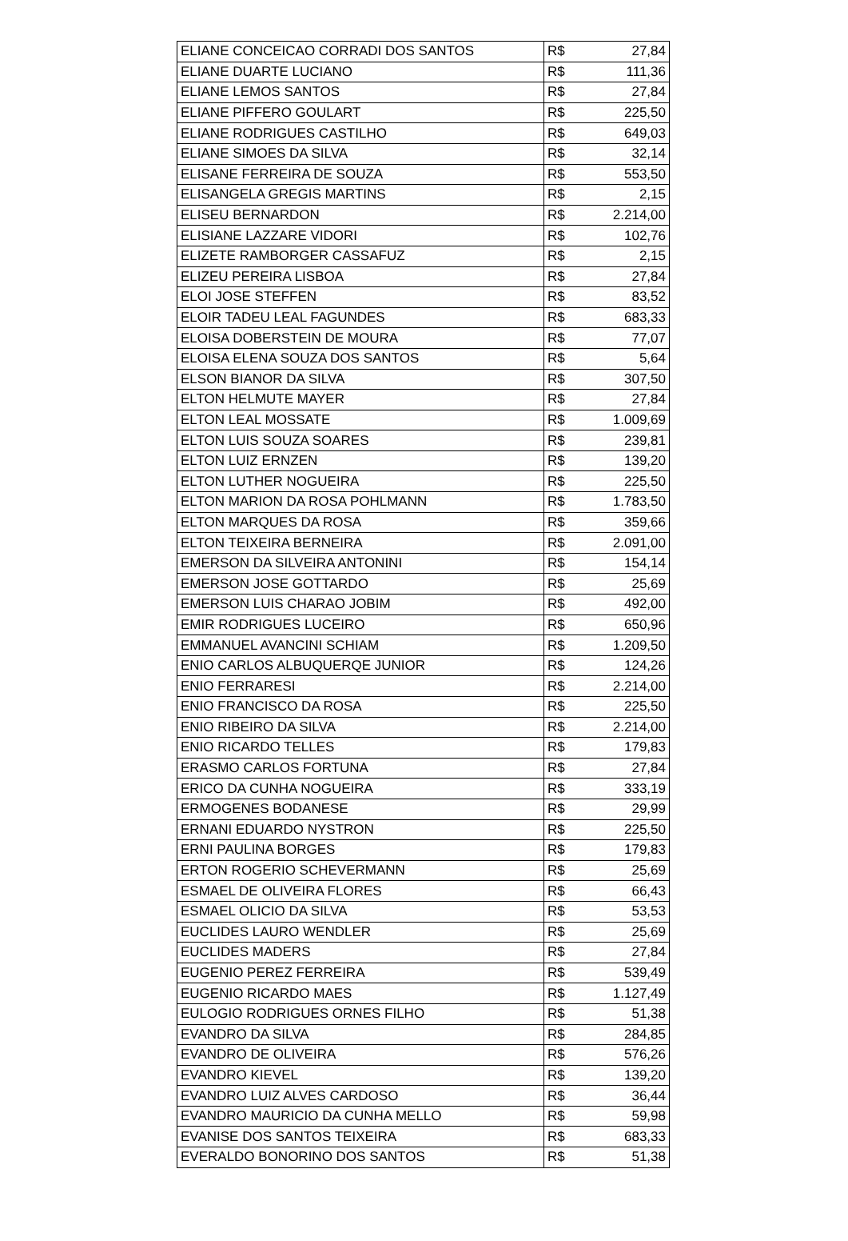| ELIANE CONCEICAO CORRADI DOS SANTOS | R$ | 27,84 |
| ELIANE DUARTE LUCIANO | R$ | 111,36 |
| ELIANE LEMOS SANTOS | R$ | 27,84 |
| ELIANE PIFFERO GOULART | R$ | 225,50 |
| ELIANE RODRIGUES CASTILHO | R$ | 649,03 |
| ELIANE SIMOES DA SILVA | R$ | 32,14 |
| ELISANE FERREIRA DE SOUZA | R$ | 553,50 |
| ELISANGELA GREGIS MARTINS | R$ | 2,15 |
| ELISEU BERNARDON | R$ | 2.214,00 |
| ELISIANE LAZZARE VIDORI | R$ | 102,76 |
| ELIZETE RAMBORGER CASSAFUZ | R$ | 2,15 |
| ELIZEU PEREIRA LISBOA | R$ | 27,84 |
| ELOI JOSE STEFFEN | R$ | 83,52 |
| ELOIR TADEU LEAL FAGUNDES | R$ | 683,33 |
| ELOISA DOBERSTEIN DE MOURA | R$ | 77,07 |
| ELOISA ELENA SOUZA DOS SANTOS | R$ | 5,64 |
| ELSON BIANOR DA SILVA | R$ | 307,50 |
| ELTON HELMUTE MAYER | R$ | 27,84 |
| ELTON LEAL MOSSATE | R$ | 1.009,69 |
| ELTON LUIS SOUZA SOARES | R$ | 239,81 |
| ELTON LUIZ ERNZEN | R$ | 139,20 |
| ELTON LUTHER NOGUEIRA | R$ | 225,50 |
| ELTON MARION DA ROSA POHLMANN | R$ | 1.783,50 |
| ELTON MARQUES DA ROSA | R$ | 359,66 |
| ELTON TEIXEIRA BERNEIRA | R$ | 2.091,00 |
| EMERSON DA SILVEIRA ANTONINI | R$ | 154,14 |
| EMERSON JOSE GOTTARDO | R$ | 25,69 |
| EMERSON LUIS CHARAO JOBIM | R$ | 492,00 |
| EMIR RODRIGUES LUCEIRO | R$ | 650,96 |
| EMMANUEL AVANCINI SCHIAM | R$ | 1.209,50 |
| ENIO CARLOS ALBUQUERQE JUNIOR | R$ | 124,26 |
| ENIO FERRARESI | R$ | 2.214,00 |
| ENIO FRANCISCO DA ROSA | R$ | 225,50 |
| ENIO RIBEIRO DA SILVA | R$ | 2.214,00 |
| ENIO RICARDO TELLES | R$ | 179,83 |
| ERASMO CARLOS FORTUNA | R$ | 27,84 |
| ERICO DA CUNHA NOGUEIRA | R$ | 333,19 |
| ERMOGENES BODANESE | R$ | 29,99 |
| ERNANI EDUARDO NYSTRON | R$ | 225,50 |
| ERNI PAULINA BORGES | R$ | 179,83 |
| ERTON ROGERIO SCHEVERMANN | R$ | 25,69 |
| ESMAEL DE OLIVEIRA FLORES | R$ | 66,43 |
| ESMAEL OLICIO DA SILVA | R$ | 53,53 |
| EUCLIDES LAURO WENDLER | R$ | 25,69 |
| EUCLIDES MADERS | R$ | 27,84 |
| EUGENIO PEREZ FERREIRA | R$ | 539,49 |
| EUGENIO RICARDO MAES | R$ | 1.127,49 |
| EULOGIO RODRIGUES ORNES FILHO | R$ | 51,38 |
| EVANDRO DA SILVA | R$ | 284,85 |
| EVANDRO DE OLIVEIRA | R$ | 576,26 |
| EVANDRO KIEVEL | R$ | 139,20 |
| EVANDRO LUIZ ALVES CARDOSO | R$ | 36,44 |
| EVANDRO MAURICIO DA CUNHA MELLO | R$ | 59,98 |
| EVANISE DOS SANTOS TEIXEIRA | R$ | 683,33 |
| EVERALDO BONORINO DOS SANTOS | R$ | 51,38 |